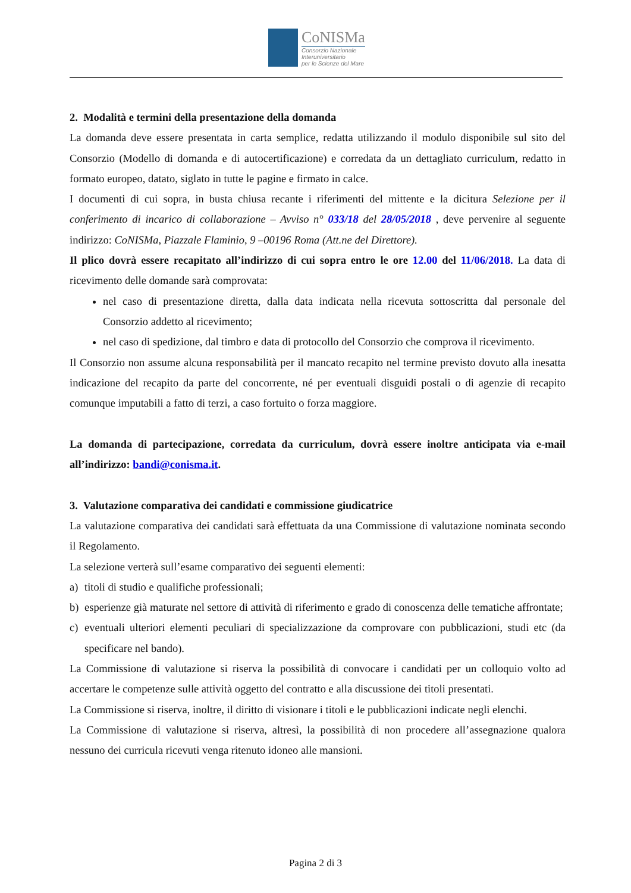CoNISMa
Consorzio Nazionale
Interuniversitario
per le Scienze del Mare
2. Modalità e termini della presentazione della domanda
La domanda deve essere presentata in carta semplice, redatta utilizzando il modulo disponibile sul sito del Consorzio (Modello di domanda e di autocertificazione) e corredata da un dettagliato curriculum, redatto in formato europeo, datato, siglato in tutte le pagine e firmato in calce.
I documenti di cui sopra, in busta chiusa recante i riferimenti del mittente e la dicitura Selezione per il conferimento di incarico di collaborazione – Avviso n° 033/18 del 28/05/2018 , deve pervenire al seguente indirizzo: CoNISMa, Piazzale Flaminio, 9 –00196 Roma (Att.ne del Direttore).
Il plico dovrà essere recapitato all’indirizzo di cui sopra entro le ore 12.00 del 11/06/2018. La data di ricevimento delle domande sarà comprovata:
nel caso di presentazione diretta, dalla data indicata nella ricevuta sottoscritta dal personale del Consorzio addetto al ricevimento;
nel caso di spedizione, dal timbro e data di protocollo del Consorzio che comprova il ricevimento.
Il Consorzio non assume alcuna responsabilità per il mancato recapito nel termine previsto dovuto alla inesatta indicazione del recapito da parte del concorrente, né per eventuali disguidi postali o di agenzie di recapito comunque imputabili a fatto di terzi, a caso fortuito o forza maggiore.
La domanda di partecipazione, corredata da curriculum, dovrà essere inoltre anticipata via e-mail all’indirizzo: bandi@conisma.it.
3. Valutazione comparativa dei candidati e commissione giudicatrice
La valutazione comparativa dei candidati sarà effettuata da una Commissione di valutazione nominata secondo il Regolamento.
La selezione verterà sull’esame comparativo dei seguenti elementi:
a) titoli di studio e qualifiche professionali;
b) esperienze già maturate nel settore di attività di riferimento e grado di conoscenza delle tematiche affrontate;
c) eventuali ulteriori elementi peculiari di specializzazione da comprovare con pubblicazioni, studi etc (da specificare nel bando).
La Commissione di valutazione si riserva la possibilità di convocare i candidati per un colloquio volto ad accertare le competenze sulle attività oggetto del contratto e alla discussione dei titoli presentati.
La Commissione si riserva, inoltre, il diritto di visionare i titoli e le pubblicazioni indicate negli elenchi.
La Commissione di valutazione si riserva, altresì, la possibilità di non procedere all’assegnazione qualora nessuno dei curricula ricevuti venga ritenuto idoneo alle mansioni.
Pagina 2 di 3